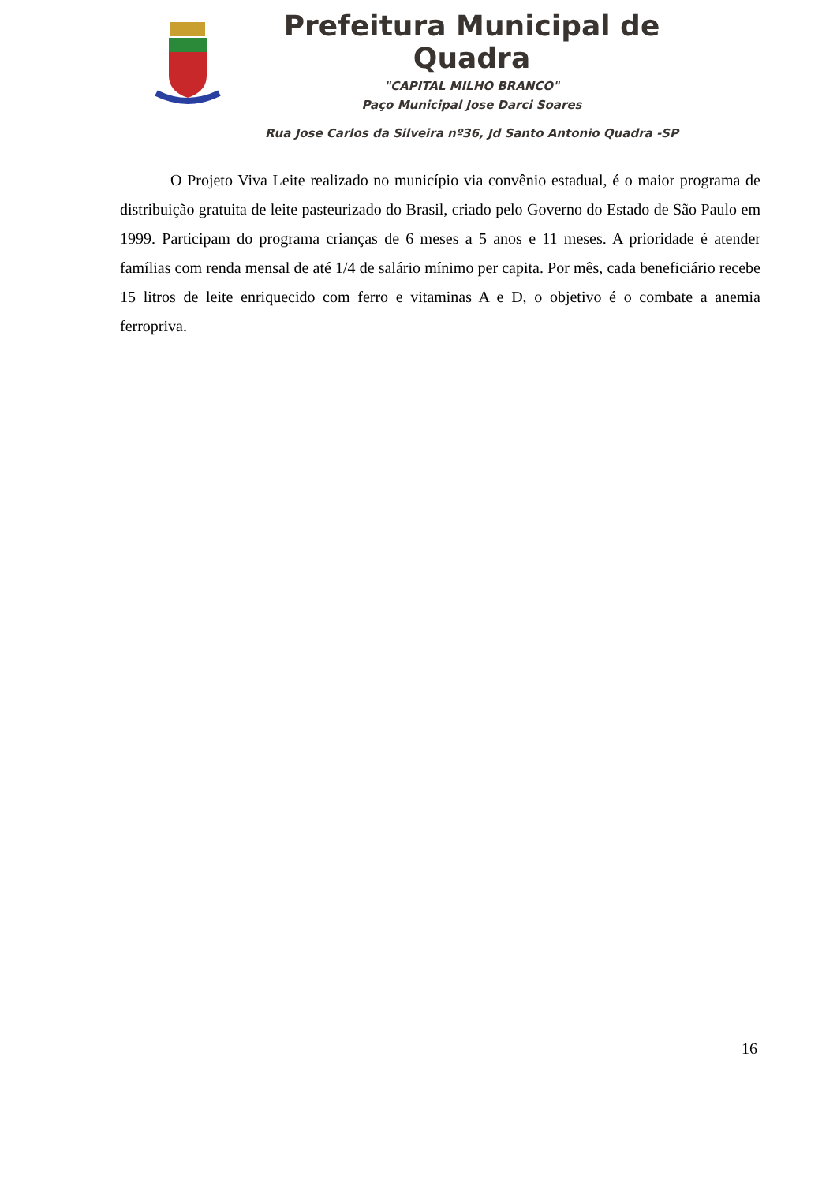Prefeitura Municipal de Quadra
"CAPITAL MILHO BRANCO"
Paço Municipal Jose Darci Soares
Rua Jose Carlos da Silveira nº36, Jd Santo Antonio Quadra -SP
O Projeto Viva Leite realizado no município via convênio estadual, é o maior programa de distribuição gratuita de leite pasteurizado do Brasil, criado pelo Governo do Estado de São Paulo em 1999. Participam do programa crianças de 6 meses a 5 anos e 11 meses. A prioridade é atender famílias com renda mensal de até 1/4 de salário mínimo per capita. Por mês, cada beneficiário recebe 15 litros de leite enriquecido com ferro e vitaminas A e D, o objetivo é o combate a anemia ferropriva.
16